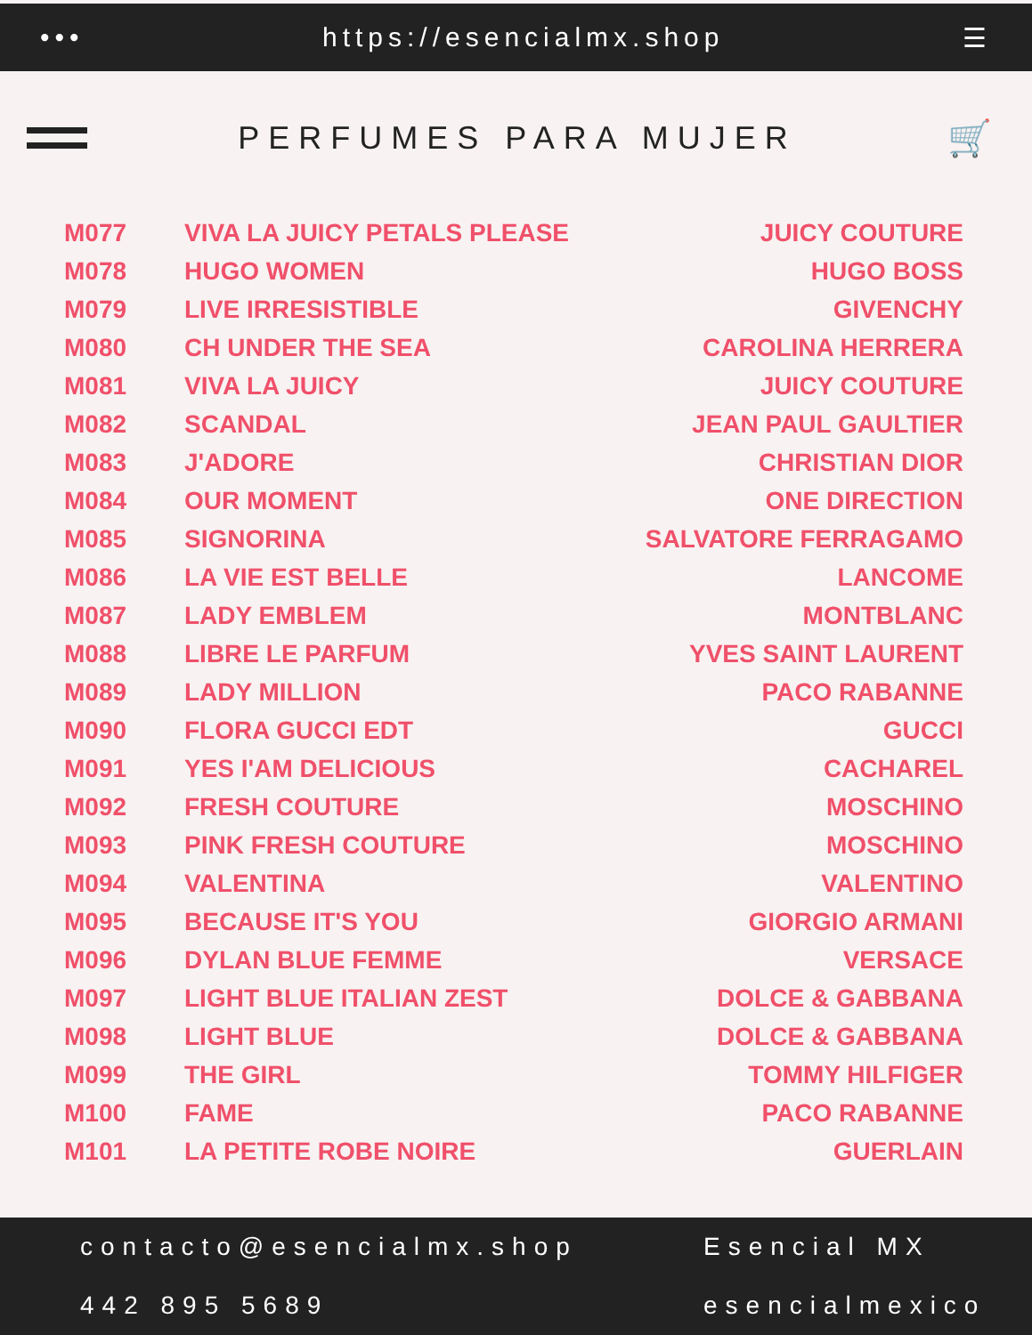••• https://esencialmx.shop ☰
PERFUMES PARA MUJER 🛒
| M077 | VIVA LA JUICY PETALS PLEASE | JUICY COUTURE |
| M078 | HUGO WOMEN | HUGO BOSS |
| M079 | LIVE IRRESISTIBLE | GIVENCHY |
| M080 | CH UNDER THE SEA | CAROLINA HERRERA |
| M081 | VIVA LA JUICY | JUICY COUTURE |
| M082 | SCANDAL | JEAN PAUL GAULTIER |
| M083 | J'ADORE | CHRISTIAN DIOR |
| M084 | OUR MOMENT | ONE DIRECTION |
| M085 | SIGNORINA | SALVATORE FERRAGAMO |
| M086 | LA VIE EST BELLE | LANCOME |
| M087 | LADY EMBLEM | MONTBLANC |
| M088 | LIBRE LE PARFUM | YVES SAINT LAURENT |
| M089 | LADY MILLION | PACO RABANNE |
| M090 | FLORA GUCCI EDT | GUCCI |
| M091 | YES I'AM DELICIOUS | CACHAREL |
| M092 | FRESH COUTURE | MOSCHINO |
| M093 | PINK FRESH COUTURE | MOSCHINO |
| M094 | VALENTINA | VALENTINO |
| M095 | BECAUSE IT'S YOU | GIORGIO ARMANI |
| M096 | DYLAN BLUE FEMME | VERSACE |
| M097 | LIGHT BLUE ITALIAN ZEST | DOLCE & GABBANA |
| M098 | LIGHT BLUE | DOLCE & GABBANA |
| M099 | THE GIRL | TOMMY HILFIGER |
| M100 | FAME | PACO RABANNE |
| M101 | LA PETITE ROBE NOIRE | GUERLAIN |
contacto@esencialmx.shop
Esencial MX
442 895 5689
esencialmexico